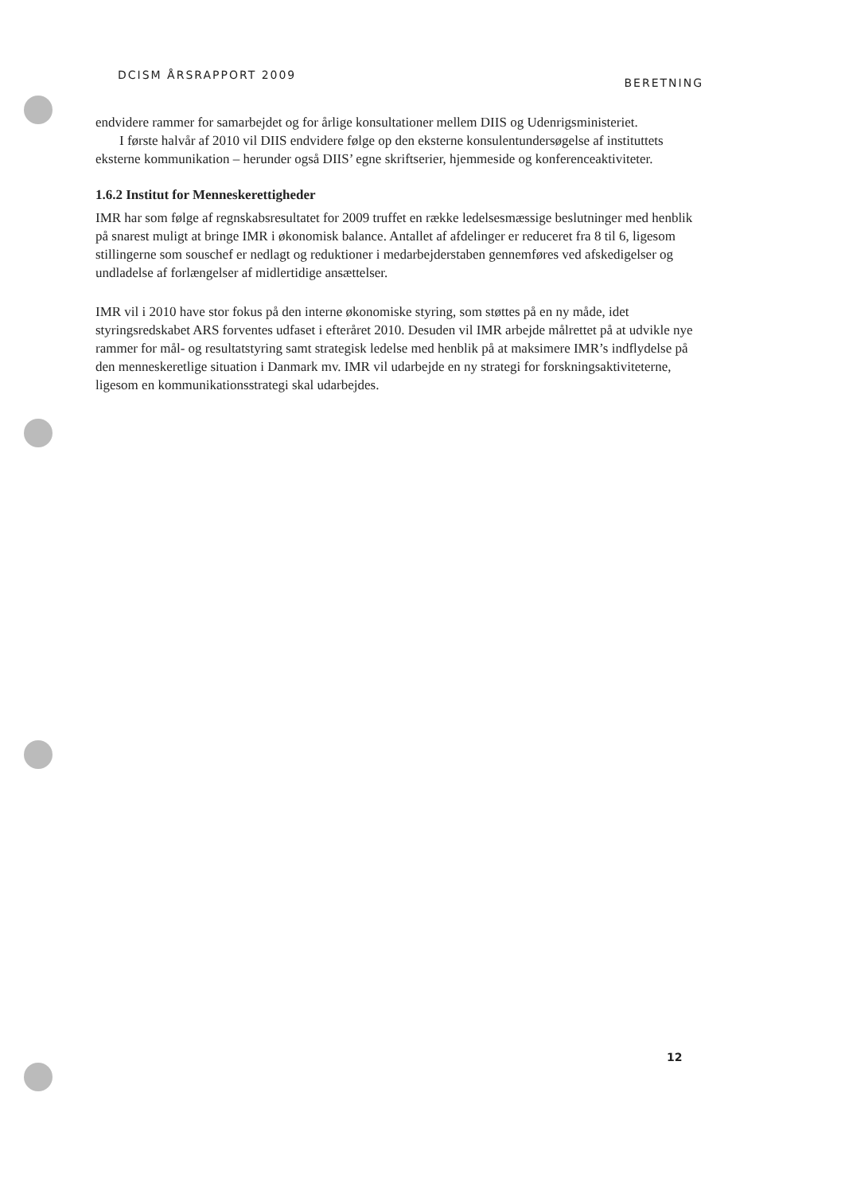DCISM ÅRSRAPPORT 2009 BERETNING
endvidere rammer for samarbejdet og for årlige konsultationer mellem DIIS og Udenrigsministeriet.
I første halvår af 2010 vil DIIS endvidere følge op den eksterne konsulentundersøgelse af instituttets eksterne kommunikation – herunder også DIIS’ egne skriftserier, hjemmeside og konferenceaktiviteter.
1.6.2 Institut for Menneskerettigheder
IMR har som følge af regnskabsresultatet for 2009 truffet en række ledelsesmæssige beslutninger med henblik på snarest muligt at bringe IMR i økonomisk balance. Antallet af afdelinger er reduceret fra 8 til 6, ligesom stillingerne som souschef er nedlagt og reduktioner i medarbejderstaben gennemføres ved afskedigelser og undladelse af forlængelser af midlertidige ansættelser.
IMR vil i 2010 have stor fokus på den interne økonomiske styring, som støttes på en ny måde, idet styringsredskabet ARS forventes udfaset i efteråret 2010. Desuden vil IMR arbejde målrettet på at udvikle nye rammer for mål- og resultatstyring samt strategisk ledelse med henblik på at maksimere IMR’s indflydelse på den menneskeretlige situation i Danmark mv. IMR vil udarbejde en ny strategi for forskningsaktiviteterne, ligesom en kommunikationsstrategi skal udarbejdes.
12